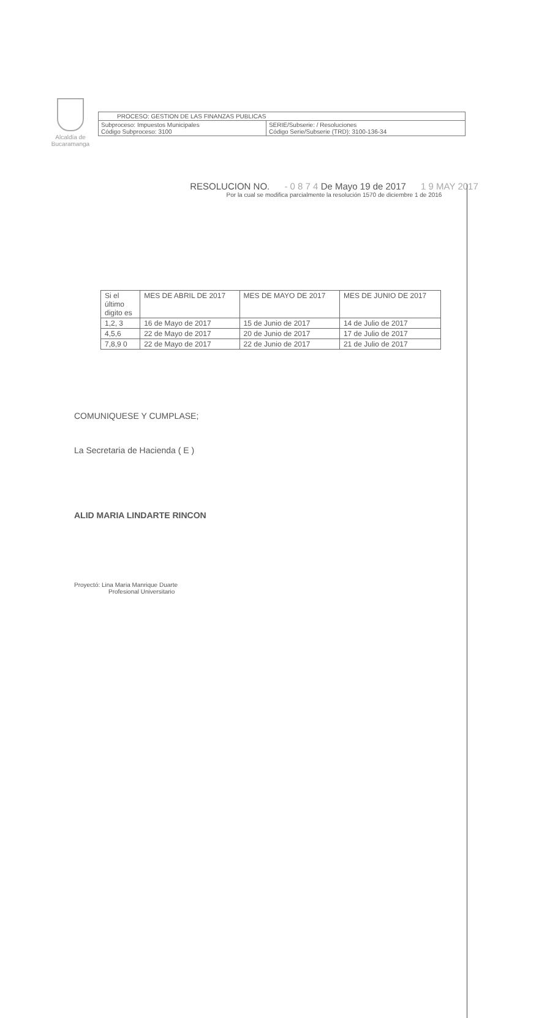Alcaldía de
Bucaramanga
| PROCESO: GESTION DE LAS FINANZAS PUBLICAS | |
| Subproceso: Impuestos Municipales Código Subproceso: 3100 | SERIE/Subserie: / Resoluciones Código Serie/Subserie (TRD): 3100-136-34 |
RESOLUCION NO. - 0 8 7 4 De Mayo 19 de 2017 1 9 MAY 2017
Por la cual se modifica parcialmente la resolución 1570 de diciembre 1 de 2016
| Si el último digito es | MES DE ABRIL DE 2017 | MES DE MAYO DE 2017 | MES DE JUNIO DE 2017 |
| --- | --- | --- | --- |
| 1,2, 3 | 16 de Mayo de 2017 | 15 de Junio de 2017 | 14 de Julio de 2017 |
| 4,5,6 | 22 de Mayo de 2017 | 20 de Junio de 2017 | 17 de Julio de 2017 |
| 7,8,9 0 | 22 de Mayo de 2017 | 22 de Junio de 2017 | 21 de Julio de 2017 |
COMUNIQUESE Y CUMPLASE;
La Secretaria de Hacienda ( E )
ALID MARIA LINDARTE RINCON
Proyectó: Lina Maria Manrique Duarte
Profesional Universitario